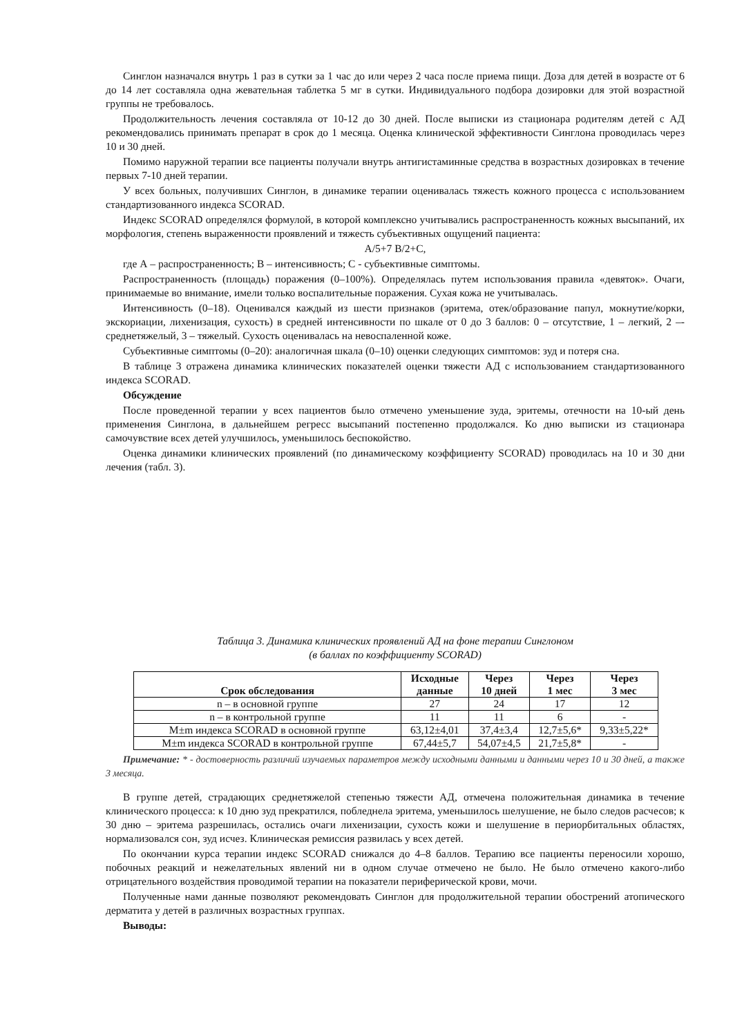Синглон назначался внутрь 1 раз в сутки за 1 час до или через 2 часа после приема пищи. Доза для детей в возрасте от 6 до 14 лет составляла одна жевательная таблетка 5 мг в сутки. Индивидуального подбора дозировки для этой возрастной группы не требовалось.
Продолжительность лечения составляла от 10-12 до 30 дней. После выписки из стационара родителям детей с АД рекомендовались принимать препарат в срок до 1 месяца. Оценка клинической эффективности Синглона проводилась через 10 и 30 дней.
Помимо наружной терапии все пациенты получали внутрь антигистаминные средства в возрастных дозировках в течение первых 7-10 дней терапии.
У всех больных, получивших Синглон, в динамике терапии оценивалась тяжесть кожного процесса с использованием стандартизованного индекса SCORAD.
Индекс SCORAD определялся формулой, в которой комплексно учитывались распространенность кожных высыпаний, их морфология, степень выраженности проявлений и тяжесть субъективных ощущений пациента:
A/5+7 B/2+C,
где А – распространенность; В – интенсивность; С - субъективные симптомы.
Распространенность (площадь) поражения (0–100%). Определялась путем использования правила «девяток». Очаги, принимаемые во внимание, имели только воспалительные поражения. Сухая кожа не учитывалась.
Интенсивность (0–18). Оценивался каждый из шести признаков (эритема, отек/образование папул, мокнутие/корки, экскориации, лихенизация, сухость) в средней интенсивности по шкале от 0 до 3 баллов: 0 – отсутствие, 1 – легкий, 2 –- среднетяжелый, 3 – тяжелый. Сухость оценивалась на невоспаленной коже.
Субъективные симптомы (0–20): аналогичная шкала (0–10) оценки следующих симптомов: зуд и потеря сна.
В таблице 3 отражена динамика клинических показателей оценки тяжести АД с использованием стандартизованного индекса SCORAD.
Обсуждение
После проведенной терапии у всех пациентов было отмечено уменьшение зуда, эритемы, отечности на 10-ый день применения Синглона, в дальнейшем регресс высыпаний постепенно продолжался. Ко дню выписки из стационара самочувствие всех детей улучшилось, уменьшилось беспокойство.
Оценка динамики клинических проявлений (по динамическому коэффициенту SCORAD) проводилась на 10 и 30 дни лечения (табл. 3).
Таблица 3. Динамика клинических проявлений АД на фоне терапии Синглоном
(в баллах по коэффициенту SCORAD)
| Срок обследования | Исходные данные | Через 10 дней | Через 1 мес | Через 3 мес |
| --- | --- | --- | --- | --- |
| n – в основной группе | 27 | 24 | 17 | 12 |
| n – в контрольной группе | 11 | 11 | 6 | - |
| M±m индекса SCORAD в основной группе | 63,12±4,01 | 37,4±3,4 | 12,7±5,6* | 9,33±5,22* |
| M±m индекса SCORAD в контрольной группе | 67,44±5,7 | 54,07±4,5 | 21,7±5,8* | - |
Примечание: * - достоверность различий изучаемых параметров между исходными данными и данными через 10 и 30 дней, а также 3 месяца.
В группе детей, страдающих среднетяжелой степенью тяжести АД, отмечена положительная динамика в течение клинического процесса: к 10 дню зуд прекратился, побледнела эритема, уменьшилось шелушение, не было следов расчесов; к 30 дню – эритема разрешилась, остались очаги лихенизации, сухость кожи и шелушение в периорбитальных областях, нормализовался сон, зуд исчез. Клиническая ремиссия развилась у всех детей.
По окончании курса терапии индекс SCORAD снижался до 4–8 баллов. Терапию все пациенты переносили хорошо, побочных реакций и нежелательных явлений ни в одном случае отмечено не было. Не было отмечено какого-либо отрицательного воздействия проводимой терапии на показатели периферической крови, мочи.
Полученные нами данные позволяют рекомендовать Синглон для продолжительной терапии обострений атопического дерматита у детей в различных возрастных группах.
Выводы: